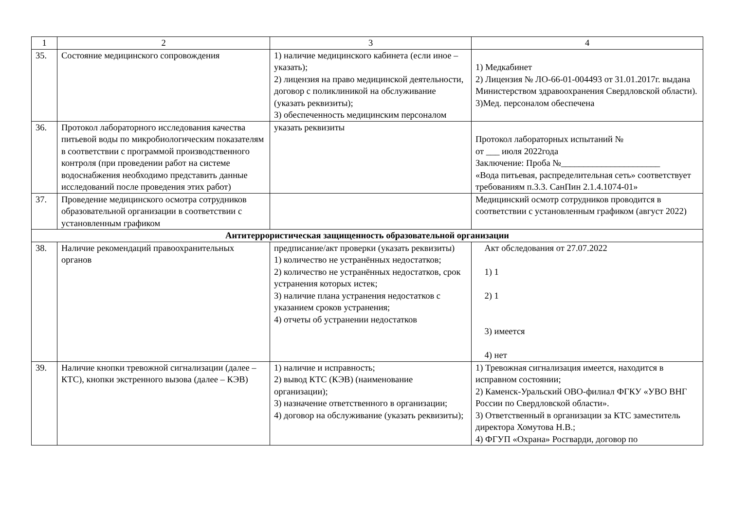| 1 | 2 | 3 | 4 |
| 35. | Состояние медицинского сопровождения | 1) наличие медицинского кабинета (если иное – указать); 2) лицензия на право медицинской деятельности, договор с поликлиникой на обслуживание (указать реквизиты); 3) обеспеченность медицинским персоналом | 1) Медкабинет 2) Лицензия № ЛО-66-01-004493 от 31.01.2017г. выдана Министерством здравоохранения Свердловской области). 3)Мед. персоналом обеспечена |
| 36. | Протокол лабораторного исследования качества питьевой воды по микробиологическим показателям в соответствии с программой производственного контроля (при проведении работ на системе водоснабжения необходимо представить данные исследований после проведения этих работ) | указать реквизиты | Протокол лабораторных испытаний № от ___ июля 2022года Заключение: Проба №______________________ «Вода питьевая, распределительная сеть» соответствует требованиям п.3.3. СанПин 2.1.4.1074-01» |
| 37. | Проведение медицинского осмотра сотрудников образовательной организации в соответствии с установленным графиком | | Медицинский осмотр сотрудников проводится в соответствии с установленным графиком (август 2022) |
| Антитеррористическая защищенность образовательной организации | | | |
| 38. | Наличие рекомендаций правоохранительных органов | предписание/акт проверки (указать реквизиты) 1) количество не устранённых недостатков; 2) количество не устранённых недостатков, срок устранения которых истек; 3) наличие плана устранения недостатков с указанием сроков устранения; 4) отчеты об устранении недостатков | Акт обследования от 27.07.2022 1) 1 2) 1 3) имеется 4) нет |
| 39. | Наличие кнопки тревожной сигнализации (далее – КТС), кнопки экстренного вызова (далее – КЭВ) | 1) наличие и исправность; 2) вывод КТС (КЭВ) (наименование организации); 3) назначение ответственного в организации; 4) договор на обслуживание (указать реквизиты); | 1) Тревожная сигнализация имеется, находится в исправном состоянии; 2) Каменск-Уральский ОВО-филиал ФГКУ «УВО ВНГ России по Свердловской области». 3) Ответственный в организации за КТС заместитель директора Хомутова Н.В.; 4) ФГУП «Охрана» Росгварди, договор по |